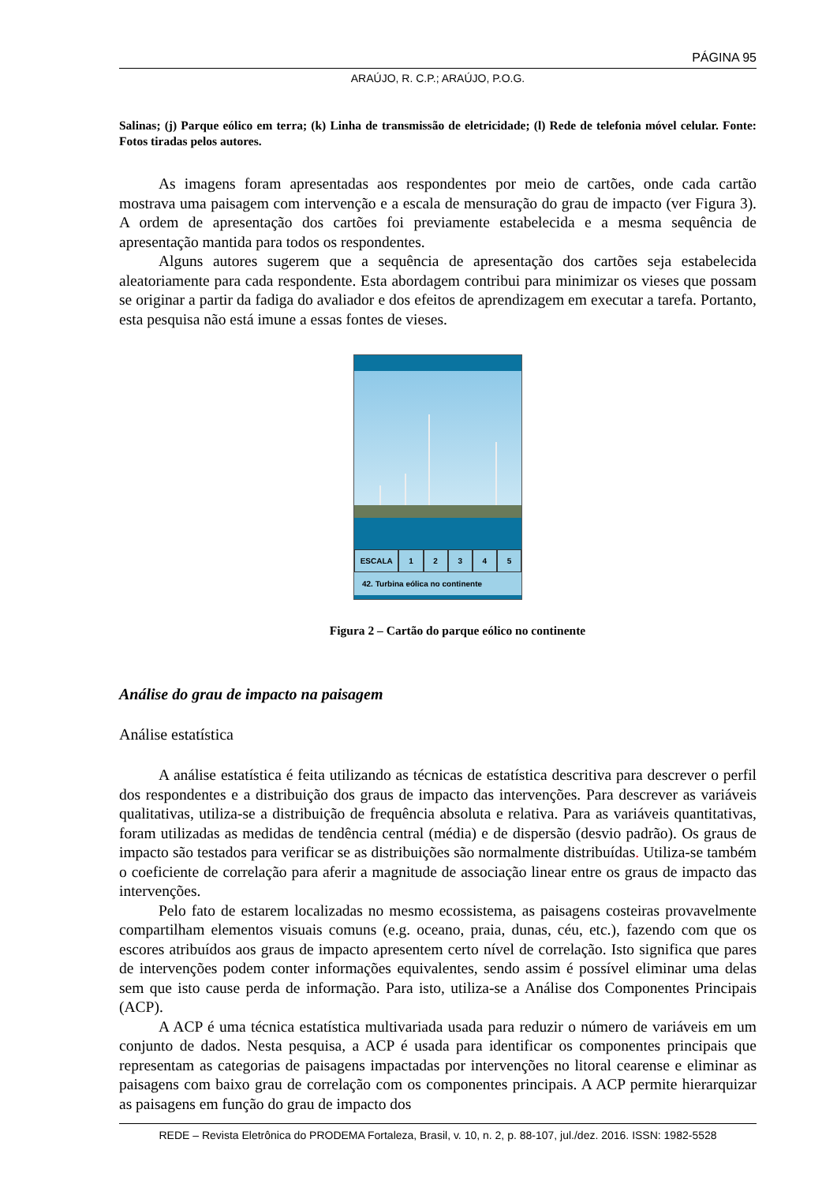PÁGINA 95
ARAÚJO, R. C.P.; ARAÚJO, P.O.G.
Salinas; (j) Parque eólico em terra; (k) Linha de transmissão de eletricidade; (l) Rede de telefonia móvel celular. Fonte: Fotos tiradas pelos autores.
As imagens foram apresentadas aos respondentes por meio de cartões, onde cada cartão mostrava uma paisagem com intervenção e a escala de mensuração do grau de impacto (ver Figura 3). A ordem de apresentação dos cartões foi previamente estabelecida e a mesma sequência de apresentação mantida para todos os respondentes.
Alguns autores sugerem que a sequência de apresentação dos cartões seja estabelecida aleatoriamente para cada respondente. Esta abordagem contribui para minimizar os vieses que possam se originar a partir da fadiga do avaliador e dos efeitos de aprendizagem em executar a tarefa. Portanto, esta pesquisa não está imune a essas fontes de vieses.
ESCALA 1 2 3 4 5
42. Turbina eólica no continente
Figura 2 – Cartão do parque eólico no continente
Análise do grau de impacto na paisagem
Análise estatística
A análise estatística é feita utilizando as técnicas de estatística descritiva para descrever o perfil dos respondentes e a distribuição dos graus de impacto das intervenções. Para descrever as variáveis qualitativas, utiliza-se a distribuição de frequência absoluta e relativa. Para as variáveis quantitativas, foram utilizadas as medidas de tendência central (média) e de dispersão (desvio padrão). Os graus de impacto são testados para verificar se as distribuições são normalmente distribuídas. Utiliza-se também o coeficiente de correlação para aferir a magnitude de associação linear entre os graus de impacto das intervenções.
Pelo fato de estarem localizadas no mesmo ecossistema, as paisagens costeiras provavelmente compartilham elementos visuais comuns (e.g. oceano, praia, dunas, céu, etc.), fazendo com que os escores atribuídos aos graus de impacto apresentem certo nível de correlação. Isto significa que pares de intervenções podem conter informações equivalentes, sendo assim é possível eliminar uma delas sem que isto cause perda de informação. Para isto, utiliza-se a Análise dos Componentes Principais (ACP).
A ACP é uma técnica estatística multivariada usada para reduzir o número de variáveis em um conjunto de dados. Nesta pesquisa, a ACP é usada para identificar os componentes principais que representam as categorias de paisagens impactadas por intervenções no litoral cearense e eliminar as paisagens com baixo grau de correlação com os componentes principais. A ACP permite hierarquizar as paisagens em função do grau de impacto dos
REDE – Revista Eletrônica do PRODEMA Fortaleza, Brasil, v. 10, n. 2, p. 88-107, jul./dez. 2016. ISSN: 1982-5528